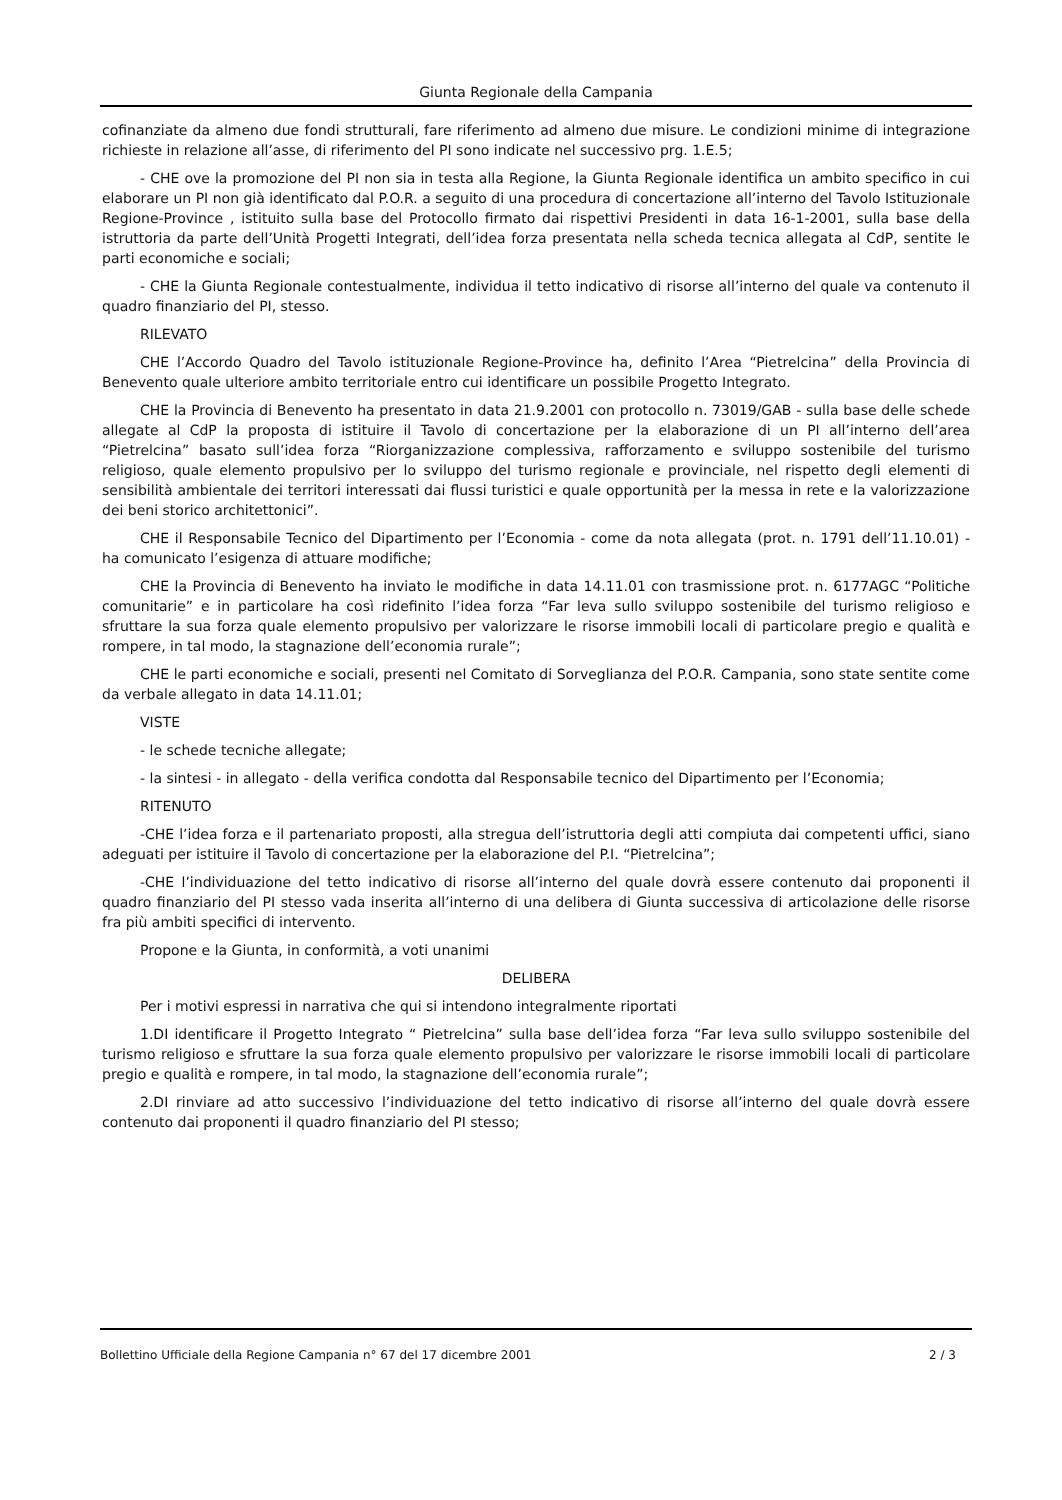Giunta Regionale della Campania
cofinanziate da almeno due fondi strutturali, fare riferimento ad almeno due misure. Le condizioni minime di integrazione richieste in relazione all’asse, di riferimento del PI sono indicate nel successivo prg. 1.E.5;
- CHE ove la promozione del PI non sia in testa alla Regione, la Giunta Regionale identifica un ambito specifico in cui elaborare un PI non già identificato dal P.O.R. a seguito di una procedura di concertazione all’interno del Tavolo Istituzionale Regione-Province , istituito sulla base del Protocollo firmato dai rispettivi Presidenti in data 16-1-2001, sulla base della istruttoria da parte dell’Unità Progetti Integrati, dell’idea forza presentata nella scheda tecnica allegata al CdP, sentite le parti economiche e sociali;
- CHE la Giunta Regionale contestualmente, individua il tetto indicativo di risorse all’interno del quale va contenuto il quadro finanziario del PI, stesso.
RILEVATO
CHE l’Accordo Quadro del Tavolo istituzionale Regione-Province ha, definito l’Area “Pietrelcina” della Provincia di Benevento quale ulteriore ambito territoriale entro cui identificare un possibile Progetto Integrato.
CHE la Provincia di Benevento ha presentato in data 21.9.2001 con protocollo n. 73019/GAB - sulla base delle schede allegate al CdP la proposta di istituire il Tavolo di concertazione per la elaborazione di un PI all’interno dell’area “Pietrelcina” basato sull’idea forza “Riorganizzazione complessiva, rafforzamento e sviluppo sostenibile del turismo religioso, quale elemento propulsivo per lo sviluppo del turismo regionale e provinciale, nel rispetto degli elementi di sensibilità ambientale dei territori interessati dai flussi turistici e quale opportunità per la messa in rete e la valorizzazione dei beni storico architettonici”.
CHE il Responsabile Tecnico del Dipartimento per l’Economia - come da nota allegata (prot. n. 1791 dell’11.10.01) - ha comunicato l’esigenza di attuare modifiche;
CHE la Provincia di Benevento ha inviato le modifiche in data 14.11.01 con trasmissione prot. n. 6177AGC “Politiche comunitarie” e in particolare ha così ridefinito l’idea forza “Far leva sullo sviluppo sostenibile del turismo religioso e sfruttare la sua forza quale elemento propulsivo per valorizzare le risorse immobili locali di particolare pregio e qualità e rompere, in tal modo, la stagnazione dell’economia rurale”;
CHE le parti economiche e sociali, presenti nel Comitato di Sorveglianza del P.O.R. Campania, sono state sentite come da verbale allegato in data 14.11.01;
VISTE
- le schede tecniche allegate;
- la sintesi - in allegato - della verifica condotta dal Responsabile tecnico del Dipartimento per l’Economia;
RITENUTO
-CHE l’idea forza e il partenariato proposti, alla stregua dell’istruttoria degli atti compiuta dai competenti uffici, siano adeguati per istituire il Tavolo di concertazione per la elaborazione del P.I. “Pietrelcina”;
-CHE l’individuazione del tetto indicativo di risorse all’interno del quale dovrà essere contenuto dai proponenti il quadro finanziario del PI stesso vada inserita all’interno di una delibera di Giunta successiva di articolazione delle risorse fra più ambiti specifici di intervento.
Propone e la Giunta, in conformità, a voti unanimi
DELIBERA
Per i motivi espressi in narrativa che qui si intendono integralmente riportati
1.DI identificare il Progetto Integrato “ Pietrelcina” sulla base dell’idea forza “Far leva sullo sviluppo sostenibile del turismo religioso e sfruttare la sua forza quale elemento propulsivo per valorizzare le risorse immobili locali di particolare pregio e qualità e rompere, in tal modo, la stagnazione dell’economia rurale”;
2.DI rinviare ad atto successivo l’individuazione del tetto indicativo di risorse all’interno del quale dovrà essere contenuto dai proponenti il quadro finanziario del PI stesso;
Bollettino Ufficiale della Regione Campania n° 67 del 17 dicembre 2001 2 / 3